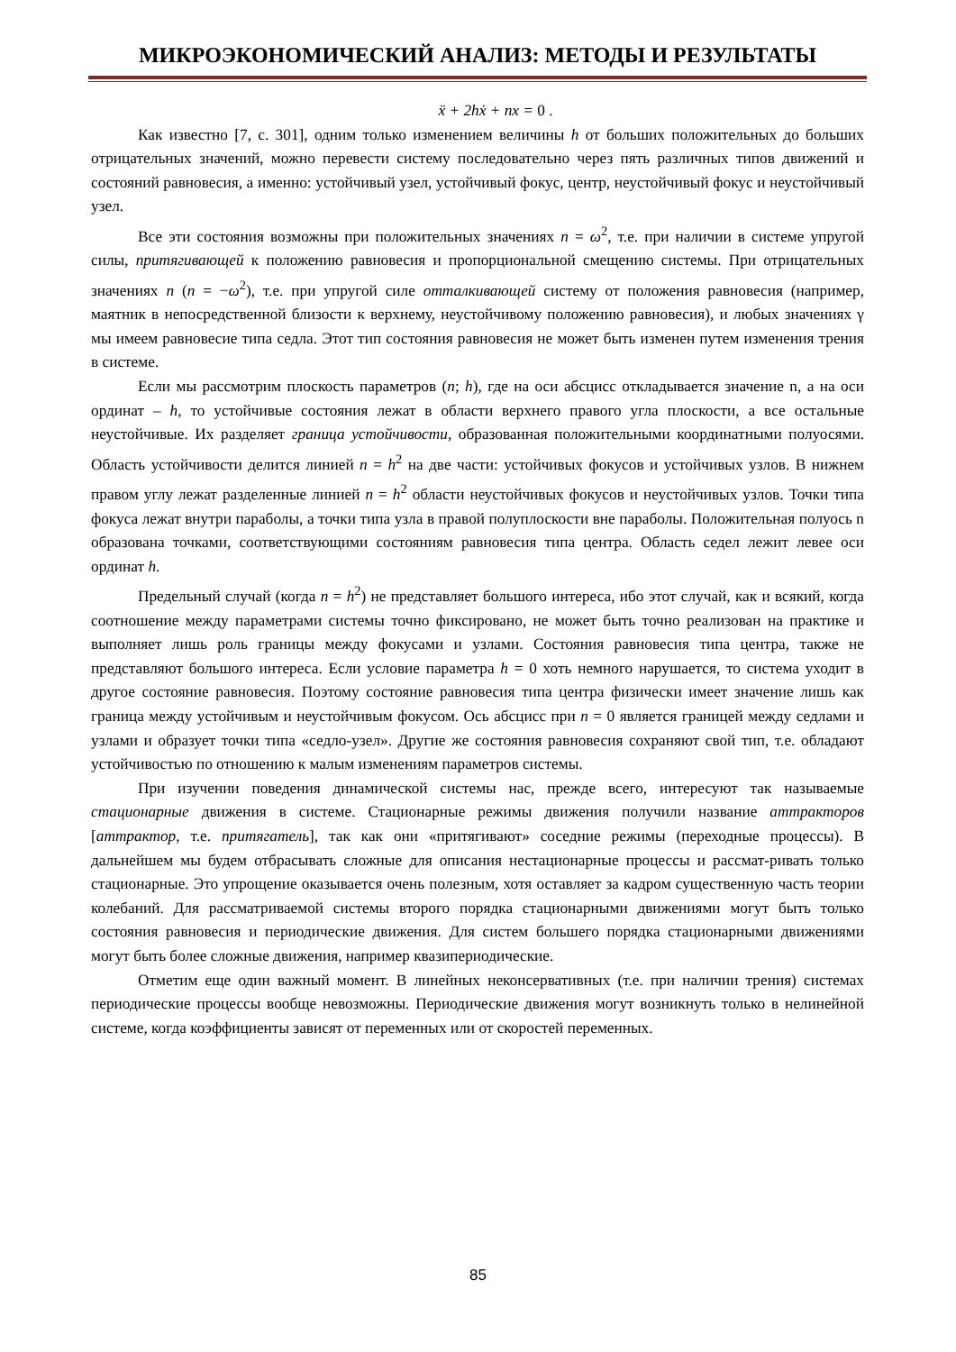МИКРОЭКОНОМИЧЕСКИЙ АНАЛИЗ: МЕТОДЫ И РЕЗУЛЬТАТЫ
ẍ + 2hẋ + nx = 0 .
Как известно [7, с. 301], одним только изменением величины h от больших положительных до больших отрицательных значений, можно перевести систему последовательно через пять различных типов движений и состояний равновесия, а именно: устойчивый узел, устойчивый фокус, центр, неустойчивый фокус и неустойчивый узел.
Все эти состояния возможны при положительных значениях n = ω<sup>2</sup>, т.е. при наличии в системе упругой силы, притягивающей к положению равновесия и пропорциональной смещению системы. При отрицательных значениях n (n = −ω<sup>2</sup>), т.е. при упругой силе отталкивающей систему от положения равновесия (например, маятник в непосредственной близости к верхнему, неустойчивому положению равновесия), и любых значениях γ мы имеем равновесие типа седла. Этот тип состояния равновесия не может быть изменен путем изменения трения в системе.
Если мы рассмотрим плоскость параметров (n; h), где на оси абсцисс откладывается значение n, а на оси ординат – h, то устойчивые состояния лежат в области верхнего правого угла плоскости, а все остальные неустойчивые. Их разделяет граница устойчивости, образованная положительными координатными полуосями. Область устойчивости делится линией n = h<sup>2</sup> на две части: устойчивых фокусов и устойчивых узлов. В нижнем правом углу лежат разделенные линией n = h<sup>2</sup> области неустойчивых фокусов и неустойчивых узлов. Точки типа фокуса лежат внутри параболы, а точки типа узла в правой полуплоскости вне параболы. Положительная полуось n образована точками, соответствующими состояниям равновесия типа центра. Область седел лежит левее оси ординат h.
Предельный случай (когда n = h<sup>2</sup>) не представляет большого интереса, ибо этот случай, как и всякий, когда соотношение между параметрами системы точно фиксировано, не может быть точно реализован на практике и выполняет лишь роль границы между фокусами и узлами. Состояния равновесия типа центра, также не представляют большого интереса. Если условие параметра h = 0 хоть немного нарушается, то система уходит в другое состояние равновесия. Поэтому состояние равновесия типа центра физически имеет значение лишь как граница между устойчивым и неустойчивым фокусом. Ось абсцисс при n = 0 является границей между седлами и узлами и образует точки типа «седло-узел». Другие же состояния равновесия сохраняют свой тип, т.е. обладают устойчивостью по отношению к малым изменениям параметров системы.
При изучении поведения динамической системы нас, прежде всего, интересуют так называемые стационарные движения в системе. Стационарные режимы движения получили название аттракторов [аттрактор, т.е. притягатель], так как они «притягивают» соседние режимы (переходные процессы). В дальнейшем мы будем отбрасывать сложные для описания нестационарные процессы и рассмат-ривать только стационарные. Это упрощение оказывается очень полезным, хотя оставляет за кадром существенную часть теории колебаний. Для рассматриваемой системы второго порядка стационарными движениями могут быть только состояния равновесия и периодические движения. Для систем большего порядка стационарными движениями могут быть более сложные движения, например квазипериодические.
Отметим еще один важный момент. В линейных неконсервативных (т.е. при наличии трения) системах периодические процессы вообще невозможны. Периодические движения могут возникнуть только в нелинейной системе, когда коэффициенты зависят от переменных или от скоростей переменных.
85